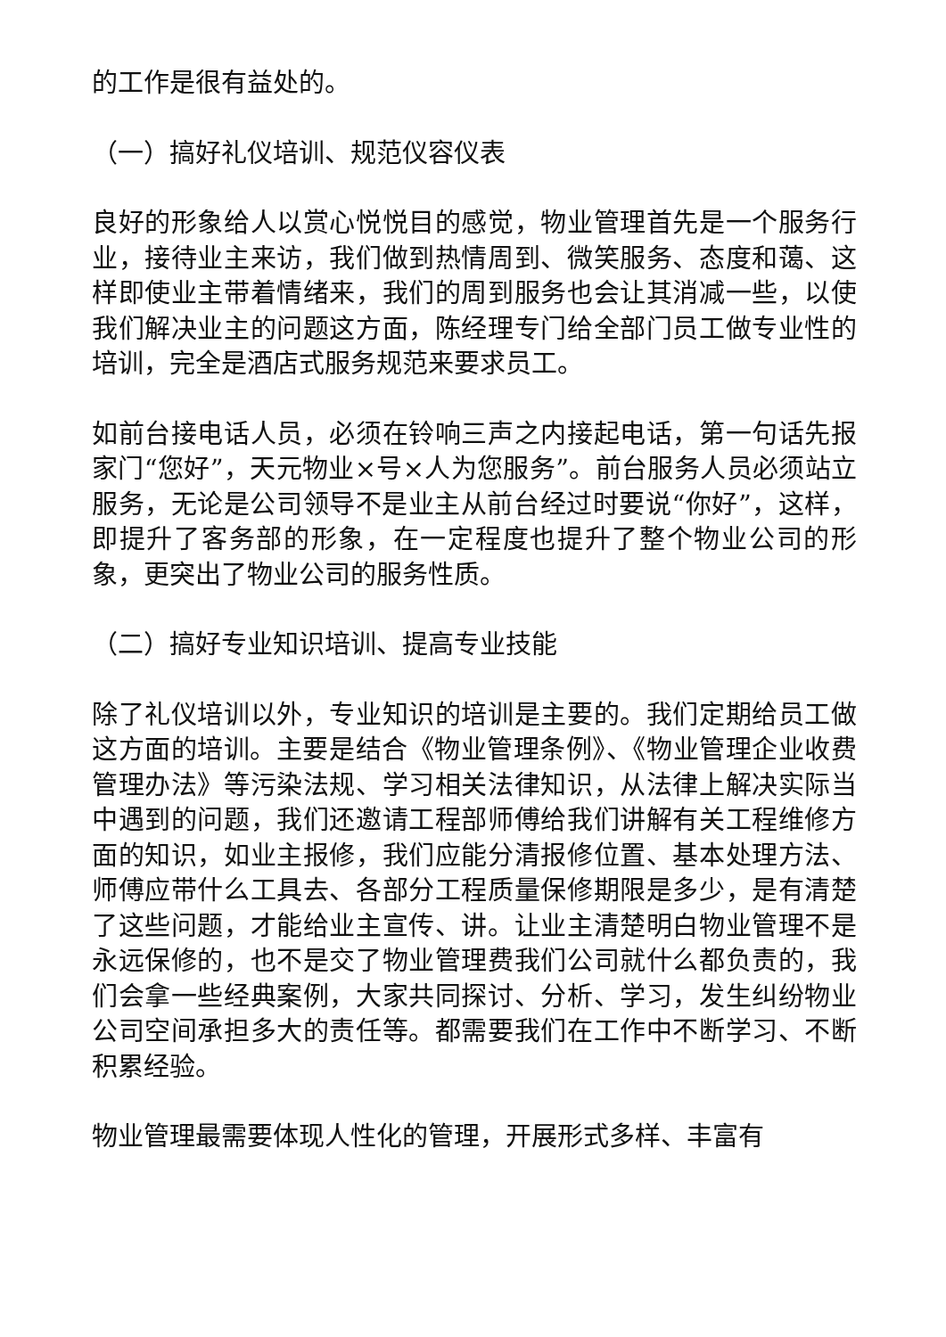的工作是很有益处的。
（一）搞好礼仪培训、规范仪容仪表
良好的形象给人以赏心悦悦目的感觉，物业管理首先是一个服务行业，接待业主来访，我们做到热情周到、微笑服务、态度和蔼、这样即使业主带着情绪来，我们的周到服务也会让其消减一些，以使我们解决业主的问题这方面，陈经理专门给全部门员工做专业性的培训，完全是酒店式服务规范来要求员工。
如前台接电话人员，必须在铃响三声之内接起电话，第一句话先报家门“您好”，天元物业×号×人为您服务”。前台服务人员必须站立服务，无论是公司领导不是业主从前台经过时要说“你好”，这样，即提升了客务部的形象，在一定程度也提升了整个物业公司的形象，更突出了物业公司的服务性质。
（二）搞好专业知识培训、提高专业技能
除了礼仪培训以外，专业知识的培训是主要的。我们定期给员工做这方面的培训。主要是结合《物业管理条例》、《物业管理企业收费管理办法》等污染法规、学习相关法律知识，从法律上解决实际当中遇到的问题，我们还邀请工程部师傅给我们讲解有关工程维修方面的知识，如业主报修，我们应能分清报修位置、基本处理方法、师傅应带什么工具去、各部分工程质量保修期限是多少，是有清楚了这些问题，才能给业主宣传、讲。让业主清楚明白物业管理不是永远保修的，也不是交了物业管理费我们公司就什么都负责的，我们会拿一些经典案例，大家共同探讨、分析、学习，发生纠纷物业公司空间承担多大的责任等。都需要我们在工作中不断学习、不断积累经验。
物业管理最需要体现人性化的管理，开展形式多样、丰富有